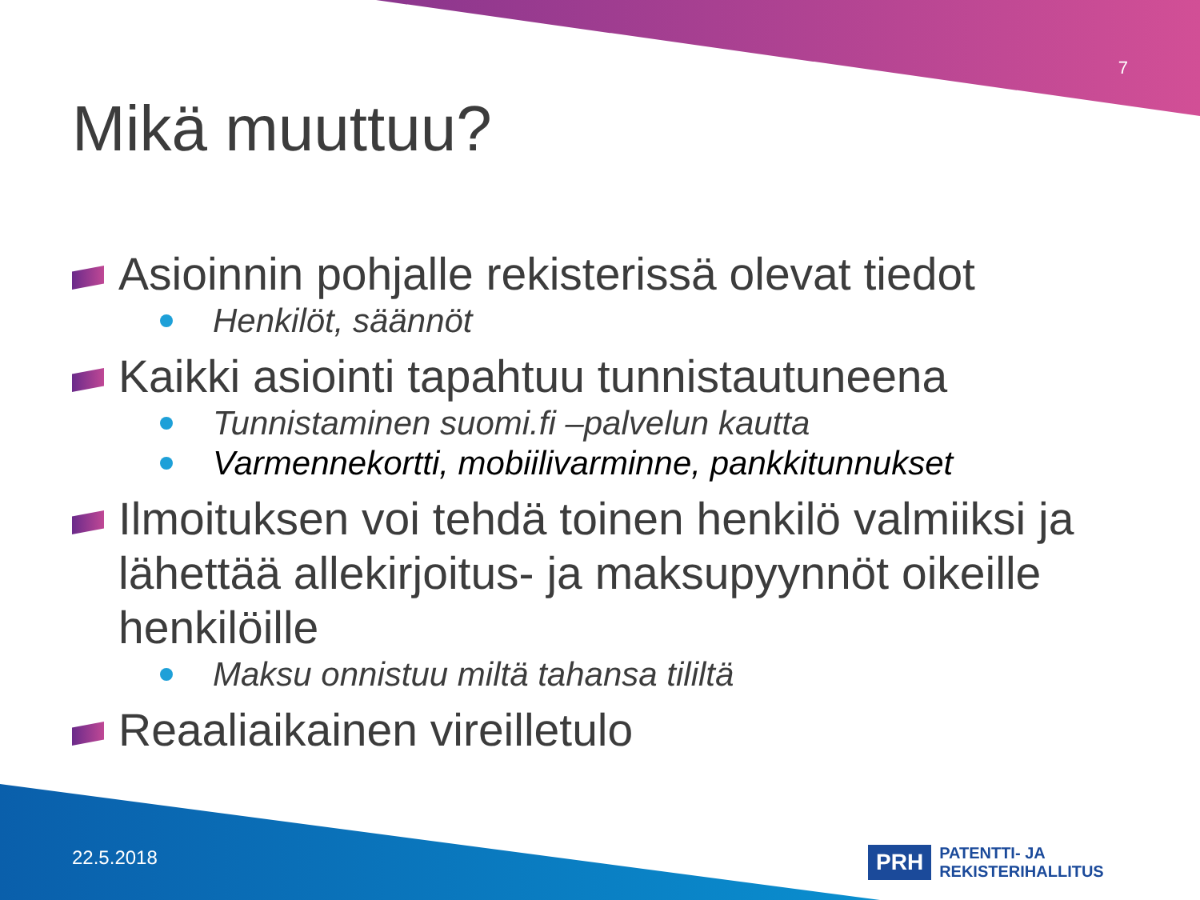7
Mikä muuttuu?
Asioinnin pohjalle rekisterissä olevat tiedot
Henkilöt, säännöt
Kaikki asiointi tapahtuu tunnistautuneena
Tunnistaminen suomi.fi –palvelun kautta
Varmennekortti, mobiilivarminne, pankkitunnukset
Ilmoituksen voi tehdä toinen henkilö valmiiksi ja lähettää allekirjoitus- ja maksupyynnöt oikeille henkilöille
Maksu onnistuu miltä tahansa tililtä
Reaaliaikainen vireilletulo
22.5.2018
PRH PATENTTI- JA REKISTERIHALLITUS